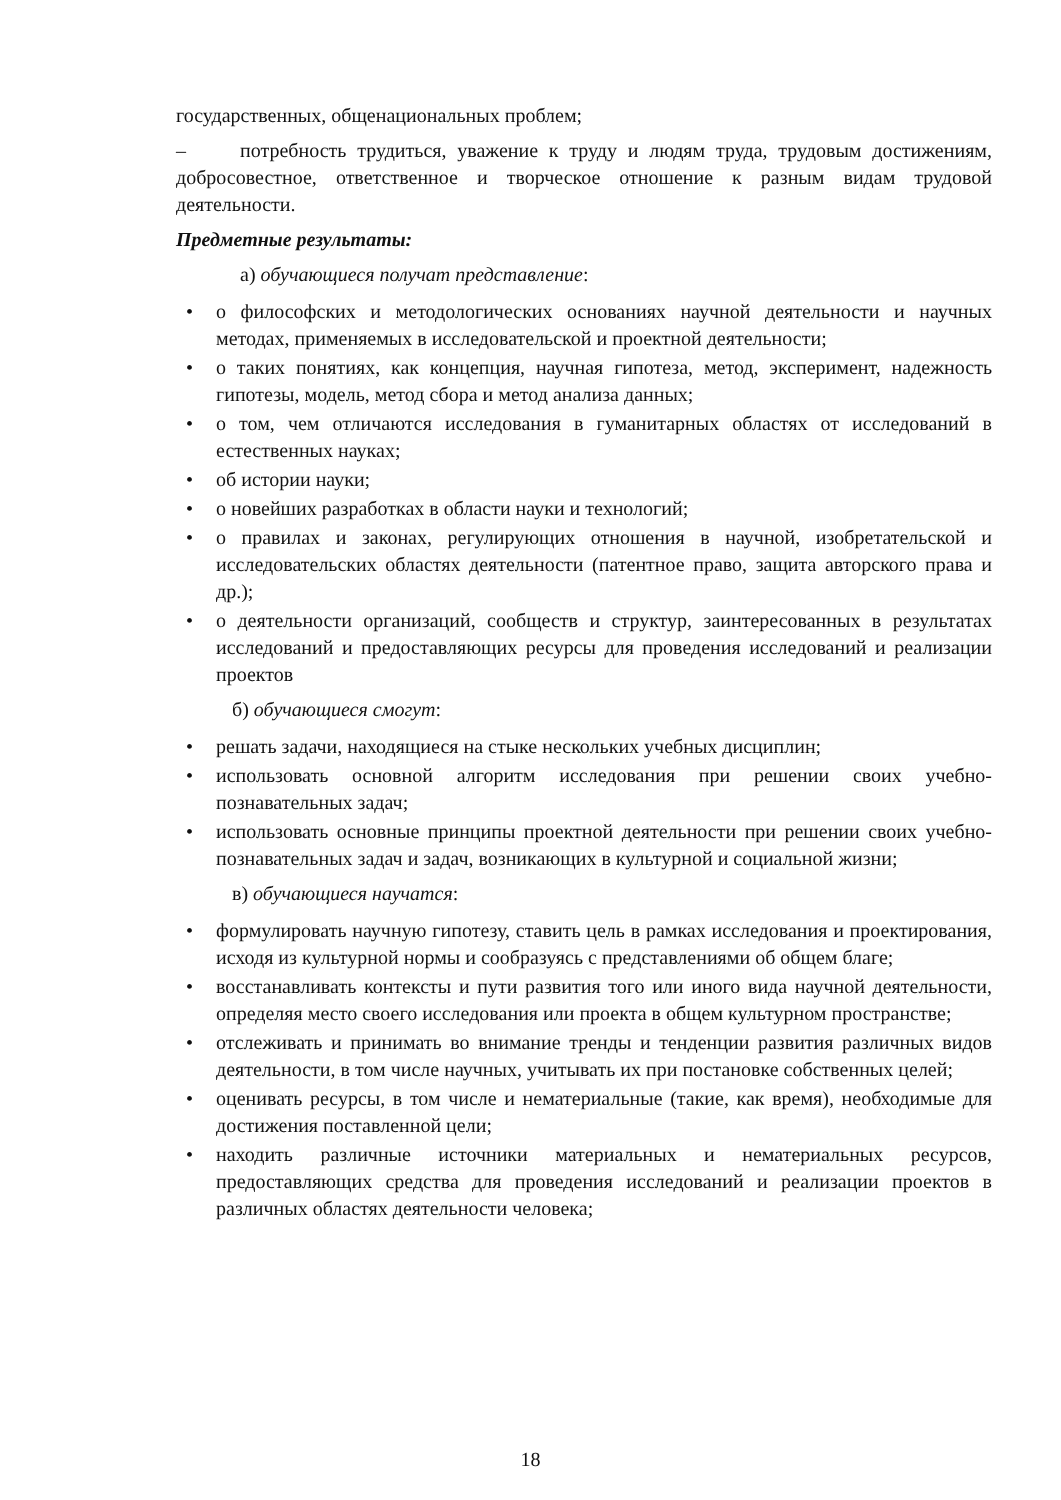государственных, общенациональных проблем;
– потребность трудиться, уважение к труду и людям труда, трудовым достижениям, добросовестное, ответственное и творческое отношение к разным видам трудовой деятельности.
Предметные результаты:
а) обучающиеся получат представление:
• о философских и методологических основаниях научной деятельности и научных методах, применяемых в исследовательской и проектной деятельности;
• о таких понятиях, как концепция, научная гипотеза, метод, эксперимент, надежность гипотезы, модель, метод сбора и метод анализа данных;
• о том, чем отличаются исследования в гуманитарных областях от исследований в естественных науках;
• об истории науки;
• о новейших разработках в области науки и технологий;
• о правилах и законах, регулирующих отношения в научной, изобретательской и исследовательских областях деятельности (патентное право, защита авторского права и др.);
• о деятельности организаций, сообществ и структур, заинтересованных в результатах исследований и предоставляющих ресурсы для проведения исследований и реализации проектов
б) обучающиеся смогут:
• решать задачи, находящиеся на стыке нескольких учебных дисциплин;
• использовать основной алгоритм исследования при решении своих учебно-познавательных задач;
• использовать основные принципы проектной деятельности при решении своих учебно-познавательных задач и задач, возникающих в культурной и социальной жизни;
в) обучающиеся научатся:
• формулировать научную гипотезу, ставить цель в рамках исследования и проектирования, исходя из культурной нормы и сообразуясь с представлениями об общем благе;
• восстанавливать контексты и пути развития того или иного вида научной деятельности, определяя место своего исследования или проекта в общем культурном пространстве;
• отслеживать и принимать во внимание тренды и тенденции развития различных видов деятельности, в том числе научных, учитывать их при постановке собственных целей;
• оценивать ресурсы, в том числе и нематериальные (такие, как время), необходимые для достижения поставленной цели;
• находить различные источники материальных и нематериальных ресурсов, предоставляющих средства для проведения исследований и реализации проектов в различных областях деятельности человека;
18